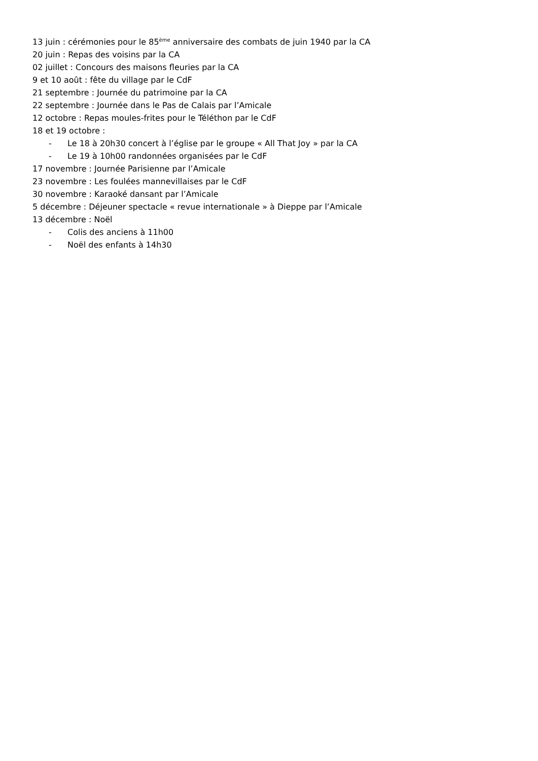13 juin : cérémonies pour le 85<sup>ème</sup> anniversaire des combats de juin 1940 par la CA
20 juin : Repas des voisins par la CA
02 juillet : Concours des maisons fleuries par la CA
9 et 10 août : fête du village par le CdF
21 septembre : Journée du patrimoine par la CA
22 septembre : Journée dans le Pas de Calais par l’Amicale
12 octobre : Repas moules-frites pour le Téléthon par le CdF
18 et 19 octobre :
- Le 18 à 20h30 concert à l’église par le groupe « All That Joy » par la CA
- Le 19 à 10h00 randonnées organisées par le CdF
17 novembre : Journée Parisienne par l’Amicale
23 novembre : Les foulées mannevillaises par le CdF
30 novembre : Karaoké dansant par l’Amicale
5 décembre : Déjeuner spectacle « revue internationale » à Dieppe par l’Amicale
13 décembre : Noël
- Colis des anciens à 11h00
- Noël des enfants à 14h30